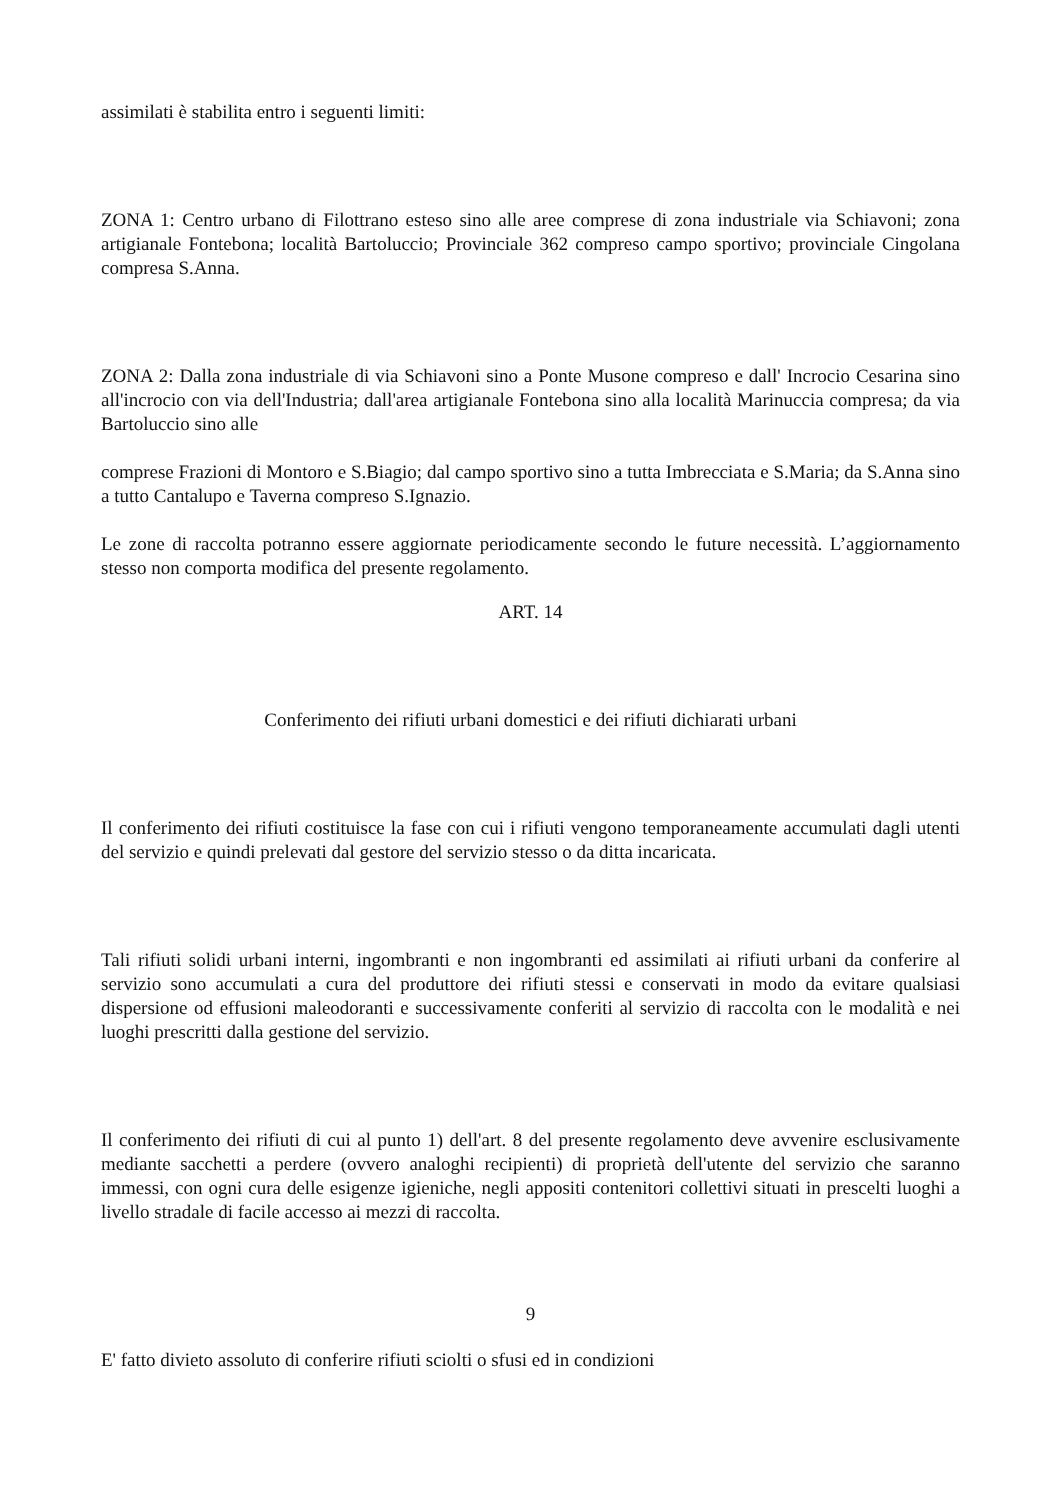assimilati è stabilita entro i seguenti limiti:
ZONA 1: Centro urbano di Filottrano esteso sino alle aree comprese di zona industriale via Schiavoni; zona artigianale Fontebona; località Bartoluccio; Provinciale 362 compreso campo sportivo; provinciale Cingolana compresa S.Anna.
ZONA 2: Dalla zona industriale di via Schiavoni sino a Ponte Musone compreso e dall' Incrocio Cesarina sino all'incrocio con via dell'Industria; dall'area artigianale Fontebona sino alla località Marinuccia compresa; da via Bartoluccio sino alle
comprese Frazioni di Montoro e S.Biagio; dal campo sportivo sino a tutta Imbrecciata e S.Maria; da S.Anna sino a tutto Cantalupo e Taverna compreso S.Ignazio.
Le zone di raccolta potranno essere aggiornate periodicamente secondo le future necessità. L’aggiornamento stesso non comporta modifica del presente regolamento.
ART. 14
Conferimento dei rifiuti urbani domestici e dei rifiuti dichiarati urbani
Il conferimento dei rifiuti costituisce la fase con cui i rifiuti vengono temporaneamente accumulati dagli utenti del servizio e quindi prelevati dal gestore del servizio stesso o da ditta incaricata.
Tali rifiuti solidi urbani interni, ingombranti e non ingombranti ed assimilati ai rifiuti urbani da conferire al servizio sono accumulati a cura del produttore dei rifiuti stessi e conservati in modo da evitare qualsiasi dispersione od effusioni maleodoranti e successivamente conferiti al servizio di raccolta con le modalità e nei luoghi prescritti dalla gestione del servizio.
Il conferimento dei rifiuti di cui al punto 1) dell'art. 8 del presente regolamento deve avvenire esclusivamente mediante sacchetti a perdere (ovvero analoghi recipienti) di proprietà dell'utente del servizio che saranno immessi, con ogni cura delle esigenze igieniche, negli appositi contenitori collettivi situati in prescelti luoghi a livello stradale di facile accesso ai mezzi di raccolta.
9
E' fatto divieto assoluto di conferire rifiuti sciolti o sfusi ed in condizioni